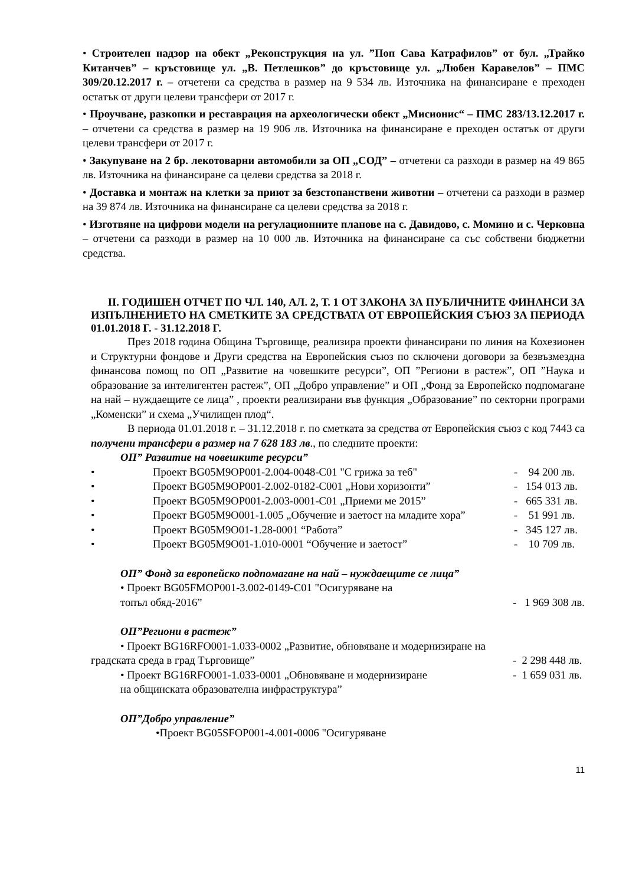• Строителен надзор на обект „Реконструкция на ул. ”Поп Сава Катрафилов” от бул. „Трайко Китанчев” – кръстовище ул. „В. Петлешков” до кръстовище ул. „Любен Каравелов” – ПМС 309/20.12.2017 г. – отчетени са средства в размер на 9 534 лв. Източника на финансиране е преходен остатък от други целеви трансфери от 2017 г.
• Проучване, разкопки и реставрация на археологически обект „Мисионис“ – ПМС 283/13.12.2017 г. – отчетени са средства в размер на 19 906 лв. Източника на финансиране е преходен остатък от други целеви трансфери от 2017 г.
• Закупуване на 2 бр. лекотоварни автомобили за ОП „СОД” – отчетени са разходи в размер на 49 865 лв. Източника на финансиране са целеви средства за 2018 г.
• Доставка и монтаж на клетки за приют за безстопанствени животни – отчетени са разходи в размер на 39 874 лв. Източника на финансиране са целеви средства за 2018 г.
• Изготвяне на цифрови модели на регулационните планове на с. Давидово, с. Момино и с. Черковна – отчетени са разходи в размер на 10 000 лв. Източника на финансиране са със собствени бюджетни средства.
II. ГОДИШЕН ОТЧЕТ ПО ЧЛ. 140, АЛ. 2, Т. 1 ОТ ЗАКОНА ЗА ПУБЛИЧНИТЕ ФИНАНСИ ЗА ИЗПЪЛНЕНИЕТО НА СМЕТКИТЕ ЗА СРЕДСТВАТА ОТ ЕВРОПЕЙСКИЯ СЪЮЗ ЗА ПЕРИОДА 01.01.2018 Г. - 31.12.2018 Г.
През 2018 година Община Търговище, реализира проекти финансирани по линия на Кохезионен и Структурни фондове и Други средства на Европейския съюз по сключени договори за безвъзмездна финансова помощ по ОП „Развитие на човешките ресурси”, ОП ”Региони в растеж”, ОП ”Наука и образование за интелигентен растеж”, ОП „Добро управление” и ОП „Фонд за Европейско подпомагане на най – нуждаещите се лица” , проекти реализирани във функция „Образование” по секторни програми „Коменски” и схема „Училищен плод“.
В периода 01.01.2018 г. – 31.12.2018 г. по сметката за средства от Европейския съюз с код 7443 са получени трансфери в размер на 7 628 183 лв., по следните проекти:
ОП” Развитие на човешките ресурси”
• Проект BG05M9OP001-2.004-0048-C01 "С грижа за теб" - 94 200 лв.
• Проект BG05M9OP001-2.002-0182-C001 „Нови хоризонти” - 154 013 лв.
• Проект BG05M9OP001-2.003-0001-C01 „Приеми ме 2015” - 665 331 лв.
• Проект BG05M9O001-1.005 „Обучение и заетост на младите хора” - 51 991 лв.
• Проект BG05M9O01-1.28-0001 “Работа” - 345 127 лв.
• Проект BG05M9O01-1.010-0001 “Обучение и заетост” - 10 709 лв.
ОП” Фонд за европейско подпомагане на най – нуждаещите се лица”
• Проект BG05FMOP001-3.002-0149-C01 "Осигуряване на
топъл обяд-2016” - 1 969 308 лв.
ОП”Региони в растеж”
• Проект BG16RFO001-1.033-0002 „Развитие, обновяване и модернизиране на
градската среда в град Търговище” - 2 298 448 лв.
• Проект BG16RFO001-1.033-0001 „Обновяване и модернизиране - 1 659 031 лв.
на общинската образователна инфраструктура”
ОП”Добро управление”
•Проект BG05SFOP001-4.001-0006 "Осигуряване
11